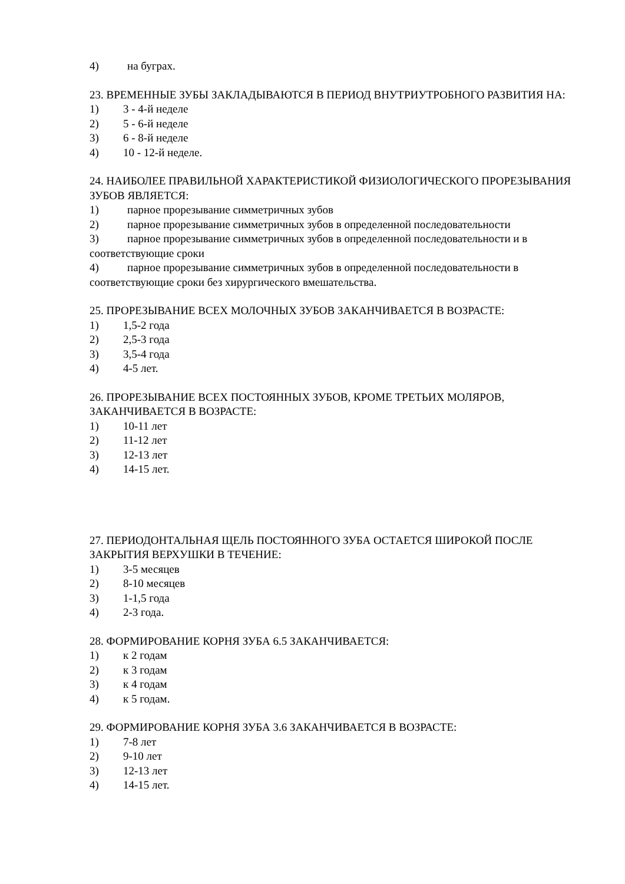4) на буграх.
23. ВРЕМЕННЫЕ ЗУБЫ ЗАКЛАДЫВАЮТСЯ В ПЕРИОД ВНУТРИУТРОБНОГО РАЗВИТИЯ НА:
1) 3 - 4-й неделе
2) 5 - 6-й неделе
3) 6 - 8-й неделе
4) 10 - 12-й неделе.
24. НАИБОЛЕЕ ПРАВИЛЬНОЙ ХАРАКТЕРИСТИКОЙ ФИЗИОЛОГИЧЕСКОГО ПРОРЕЗЫВАНИЯ ЗУБОВ ЯВЛЯЕТСЯ:
1) парное прорезывание симметричных зубов
2) парное прорезывание симметричных зубов в определенной последовательности
3) парное прорезывание симметричных зубов в определенной последовательности и в соответствующие сроки
4) парное прорезывание симметричных зубов в определенной последовательности в соответствующие сроки без хирургического вмешательства.
25. ПРОРЕЗЫВАНИЕ ВСЕХ МОЛОЧНЫХ ЗУБОВ ЗАКАНЧИВАЕТСЯ В ВОЗРАСТЕ:
1) 1,5-2 года
2) 2,5-3 года
3) 3,5-4 года
4) 4-5 лет.
26. ПРОРЕЗЫВАНИЕ ВСЕХ ПОСТОЯННЫХ ЗУБОВ, КРОМЕ ТРЕТЬИХ МОЛЯРОВ, ЗАКАНЧИВАЕТСЯ В ВОЗРАСТЕ:
1) 10-11 лет
2) 11-12 лет
3) 12-13 лет
4) 14-15 лет.
27. ПЕРИОДОНТАЛЬНАЯ ЩЕЛЬ ПОСТОЯННОГО ЗУБА ОСТАЕТСЯ ШИРОКОЙ ПОСЛЕ ЗАКРЫТИЯ ВЕРХУШКИ В ТЕЧЕНИЕ:
1) 3-5 месяцев
2) 8-10 месяцев
3) 1-1,5 года
4) 2-3 года.
28. ФОРМИРОВАНИЕ КОРНЯ ЗУБА 6.5 ЗАКАНЧИВАЕТСЯ:
1) к 2 годам
2) к 3 годам
3) к 4 годам
4) к 5 годам.
29. ФОРМИРОВАНИЕ КОРНЯ ЗУБА 3.6 ЗАКАНЧИВАЕТСЯ В ВОЗРАСТЕ:
1) 7-8 лет
2) 9-10 лет
3) 12-13 лет
4) 14-15 лет.